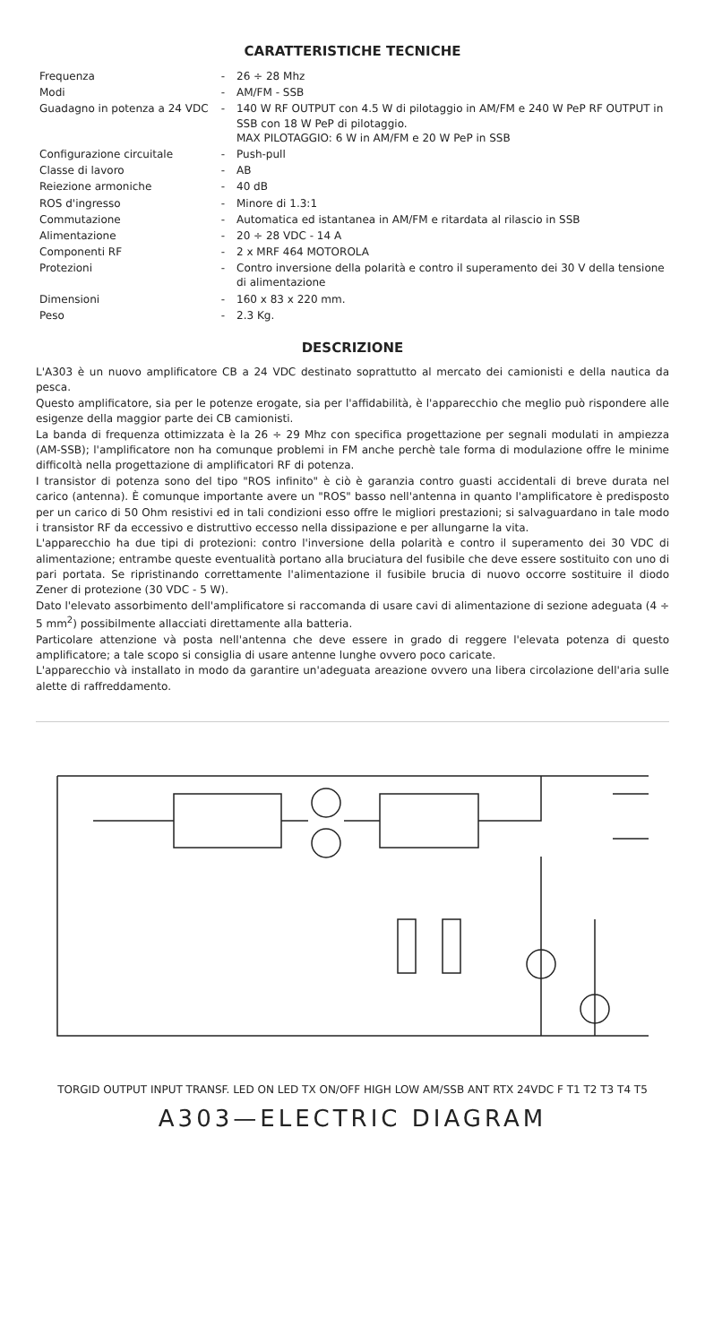CARATTERISTICHE TECNICHE
| Frequenza | - | 26 ÷ 28 Mhz |
| Modi | - | AM/FM - SSB |
| Guadagno in potenza a 24 VDC | - | 140 W RF OUTPUT con 4.5 W di pilotaggio in AM/FM e 240 W PeP RF OUTPUT in SSB con 18 W PeP di pilotaggio. MAX PILOTAGGIO: 6 W in AM/FM e 20 W PeP in SSB |
| Configurazione circuitale | - | Push-pull |
| Classe di lavoro | - | AB |
| Reiezione armoniche | - | 40 dB |
| ROS d'ingresso | - | Minore di 1.3:1 |
| Commutazione | - | Automatica ed istantanea in AM/FM e ritardata al rilascio in SSB |
| Alimentazione | - | 20 ÷ 28 VDC - 14 A |
| Componenti RF | - | 2 x MRF 464 MOTOROLA |
| Protezioni | - | Contro inversione della polarità e contro il superamento dei 30 V della tensione di alimentazione |
| Dimensioni | - | 160 x 83 x 220 mm. |
| Peso | - | 2.3 Kg. |
DESCRIZIONE
L'A303 è un nuovo amplificatore CB a 24 VDC destinato soprattutto al mercato dei camionisti e della nautica da pesca.
Questo amplificatore, sia per le potenze erogate, sia per l'affidabilità, è l'apparecchio che meglio può rispondere alle esigenze della maggior parte dei CB camionisti.
La banda di frequenza ottimizzata è la 26 ÷ 29 Mhz con specifica progettazione per segnali modulati in ampiezza (AM-SSB); l'amplificatore non ha comunque problemi in FM anche perchè tale forma di modulazione offre le minime difficoltà nella progettazione di amplificatori RF di potenza.
I transistor di potenza sono del tipo "ROS infinito" è ciò è garanzia contro guasti accidentali di breve durata nel carico (antenna). È comunque importante avere un "ROS" basso nell'antenna in quanto l'amplificatore è predisposto per un carico di 50 Ohm resistivi ed in tali condizioni esso offre le migliori prestazioni; si salvaguardano in tale modo i transistor RF da eccessivo e distruttivo eccesso nella dissipazione e per allungarne la vita.
L'apparecchio ha due tipi di protezioni: contro l'inversione della polarità e contro il superamento dei 30 VDC di alimentazione; entrambe queste eventualità portano alla bruciatura del fusibile che deve essere sostituito con uno di pari portata. Se ripristinando correttamente l'alimentazione il fusibile brucia di nuovo occorre sostituire il diodo Zener di protezione (30 VDC - 5 W).
Dato l'elevato assorbimento dell'amplificatore si raccomanda di usare cavi di alimentazione di sezione adeguata (4 ÷ 5 mm<sup>2</sup>) possibilmente allacciati direttamente alla batteria.
Particolare attenzione và posta nell'antenna che deve essere in grado di reggere l'elevata potenza di questo amplificatore; a tale scopo si consiglia di usare antenne lunghe ovvero poco caricate.
L'apparecchio và installato in modo da garantire un'adeguata areazione ovvero una libera circolazione dell'aria sulle alette di raffreddamento.
TORGID OUTPUT INPUT TRANSF. LED ON LED TX ON/OFF HIGH LOW AM/SSB ANT RTX 24VDC F T1 T2 T3 T4 T5
A303—ELECTRIC DIAGRAM